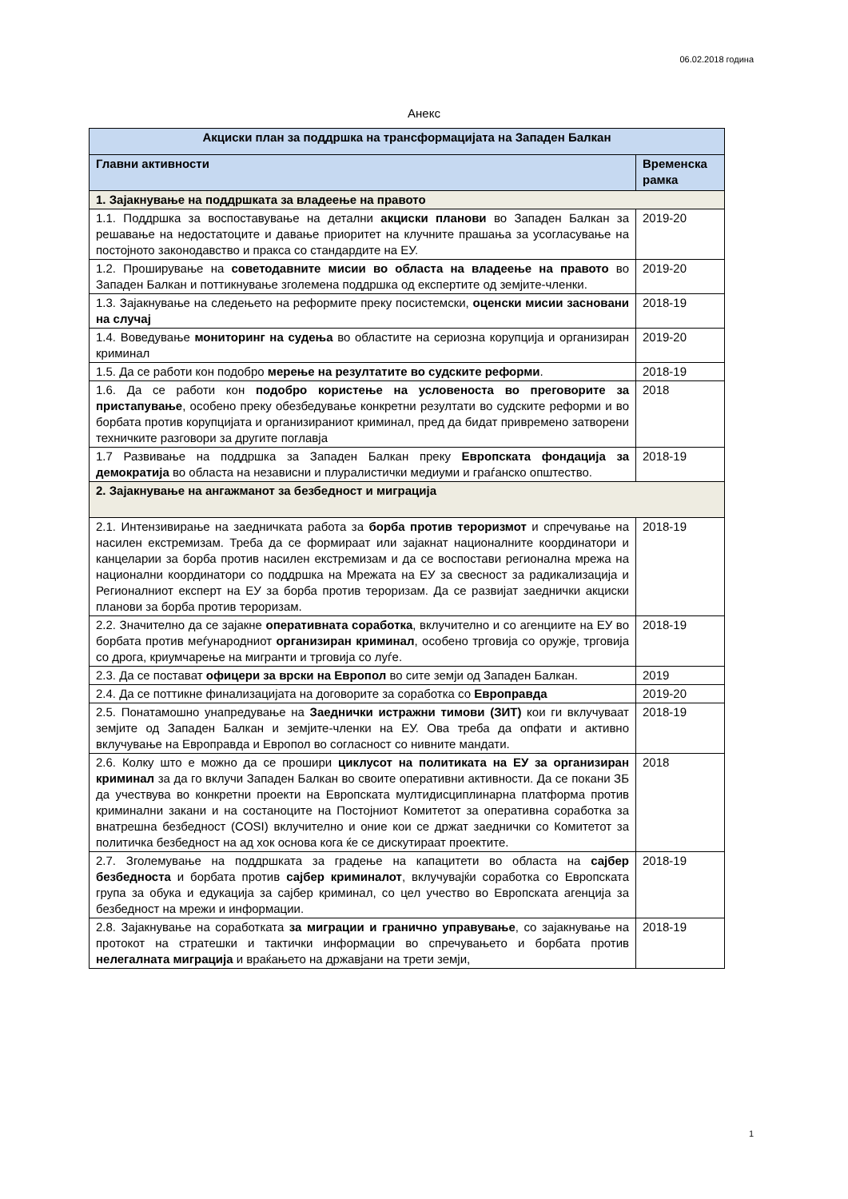06.02.2018 година
Анекс
| Акциски план за поддршка на трансформацијата на Западен Балкан | |
| --- | --- |
| Главни активности | Временска рамка |
| 1. Зајакнување на поддршката за владеење на правото | |
| 1.1. Поддршка за воспоставување на детални акциски планови во Западен Балкан за решавање на недостатоците и давање приоритет на клучните прашања за усогласување на постојното законодавство и пракса со стандардите на ЕУ. | 2019-20 |
| 1.2. Проширување на советодавните мисии во областа на владеење на правото во Западен Балкан и поттикнување зголемена поддршка од експертите од земјите-членки. | 2019-20 |
| 1.3. Зајакнување на следењето на реформите преку посистемски, оценски мисии засновани на случај | 2018-19 |
| 1.4. Воведување мониторинг на судења во областите на сериозна корупција и организиран криминал | 2019-20 |
| 1.5. Да се работи кон подобро мерење на резултатите во судските реформи . | 2018-19 |
| 1.6. Да се работи кон подобро користење на условеноста во преговорите за пристапување , особено преку обезбедување конкретни резултати во судските реформи и во борбата против корупцијата и организираниот криминал, пред да бидат привремено затворени техничките разговори за другите поглавја | 2018 |
| 1.7 Развивање на поддршка за Западен Балкан преку Европската фондација за демократија во областа на независни и плуралистички медиуми и граѓанско општество. | 2018-19 |
| 2. Зајакнување на ангажманот за безбедност и миграција | |
| 2.1. Интензивирање на заедничката работа за борба против тероризмот и спречување на насилен екстремизам. Треба да се формираат или зајакнат националните координатори и канцеларии за борба против насилен екстремизам и да се воспостави регионална мрежа на национални координатори со поддршка на Мрежата на ЕУ за свесност за радикализација и Регионалниот експерт на ЕУ за борба против тероризам. Да се развијат заеднички акциски планови за борба против тероризам. | 2018-19 |
| 2.2. Значително да се зајакне оперативната соработка , вклучително и со агенциите на ЕУ во борбата против меѓународниот организиран криминал , особено трговија со оружје, трговија со дрога, криумчарење на мигранти и трговија со луѓе. | 2018-19 |
| 2.3. Да се постават офицери за врски на Европол во сите земји од Западен Балкан. | 2019 |
| 2.4. Да се поттикне финализацијата на договорите за соработка со Европравда | 2019-20 |
| 2.5. Понатамошно унапредување на Заеднички истражни тимови (ЗИТ) кои ги вклучуваат земјите од Западен Балкан и земјите-членки на ЕУ. Ова треба да опфати и активно вклучување на Европравда и Европол во согласност со нивните мандати. | 2018-19 |
| 2.6. Колку што е можно да се прошири циклусот на политиката на ЕУ за организиран криминал за да го вклучи Западен Балкан во своите оперативни активности. Да се покани ЗБ да учествува во конкретни проекти на Европската мултидисциплинарна платформа против криминални закани и на состаноците на Постојниот Комитетот за оперативна соработка за внатрешна безбедност (COSI) вклучително и оние кои се држат заеднички со Комитетот за политичка безбедност на ад хок основа кога ќе се дискутираат проектите. | 2018 |
| 2.7. Зголемување на поддршката за градење на капацитети во областа на сајбер безбедноста и борбата против сајбер криминалот , вклучувајќи соработка со Европската група за обука и едукација за сајбер криминал, со цел учество во Европската агенција за безбедност на мрежи и информации. | 2018-19 |
| 2.8. Зајакнување на соработката за миграции и гранично управување , со зајакнување на протокот на стратешки и тактички информации во спречувањето и борбата против нелегалната миграција и враќањето на државјани на трети земји, | 2018-19 |
1